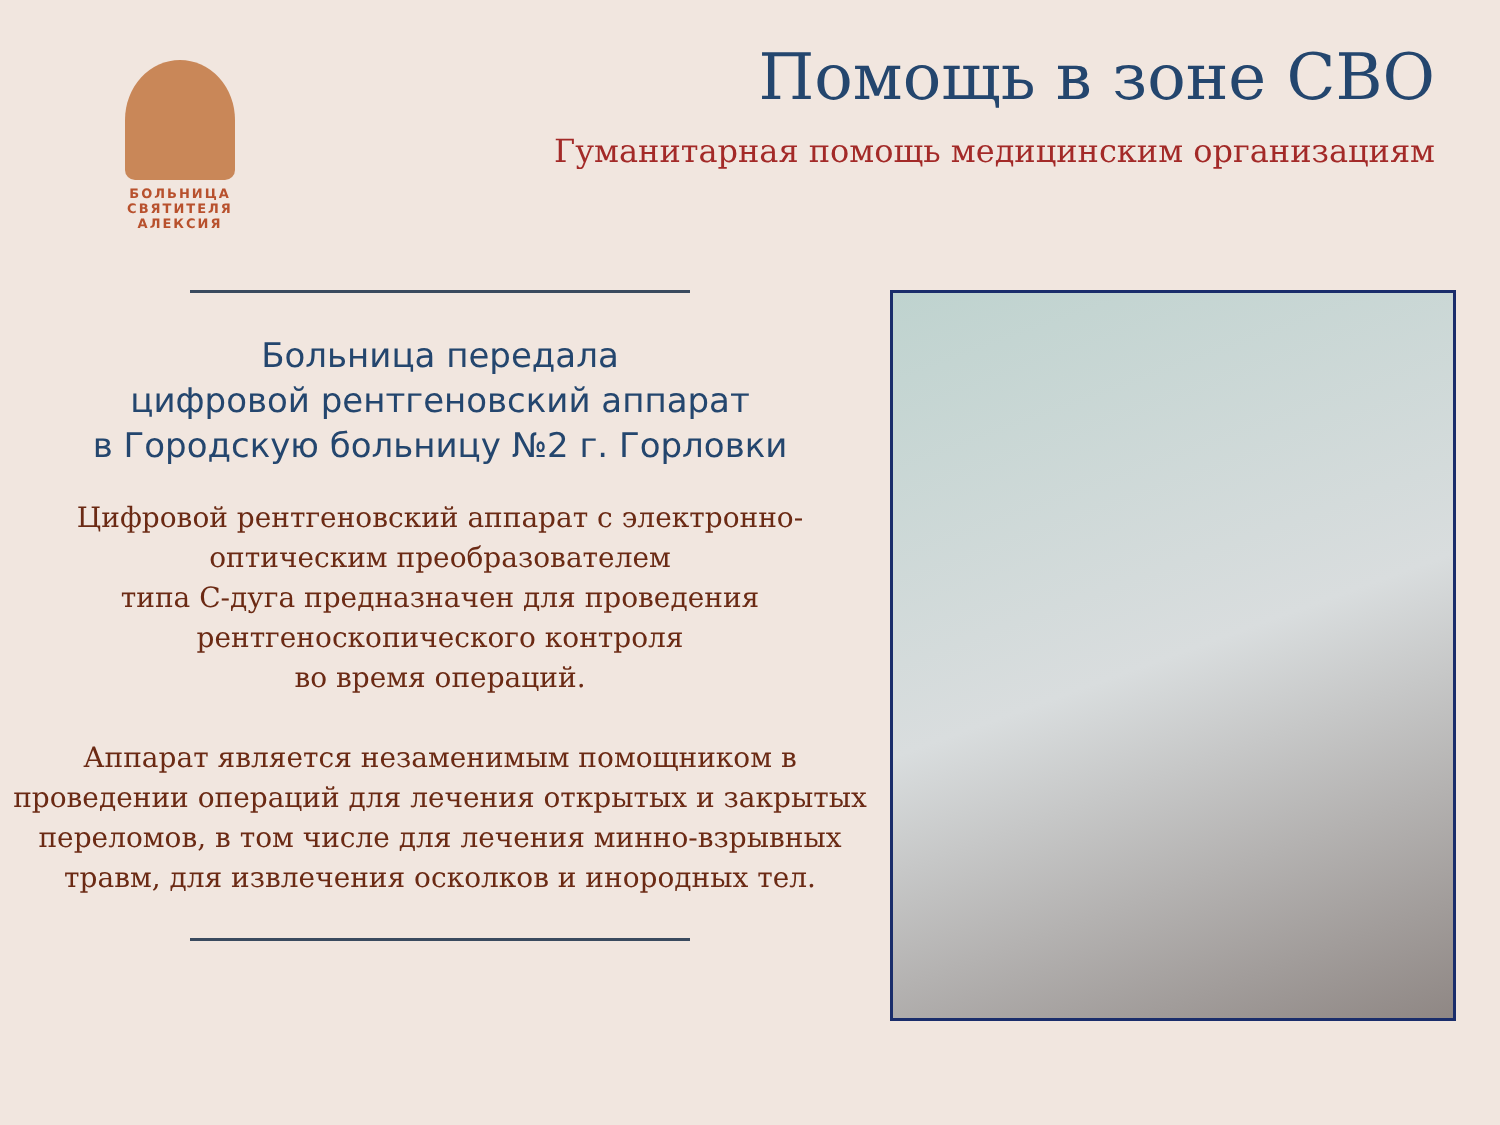БОЛЬНИЦА
СВЯТИТЕЛЯ
АЛЕКСИЯ
Помощь в зоне СВО
Гуманитарная помощь медицинским организациям
Больница передала
цифровой рентгеновский аппарат
в Городскую больницу №2 г. Горловки
Цифровой рентгеновский аппарат с электронно-оптическим преобразователем
типа С-дуга предназначен для проведения рентгеноскопического контроля
во время операций.
Аппарат является незаменимым помощником в проведении операций для лечения открытых и закрытых переломов, в том числе для лечения минно-взрывных травм, для извлечения осколков и инородных тел.